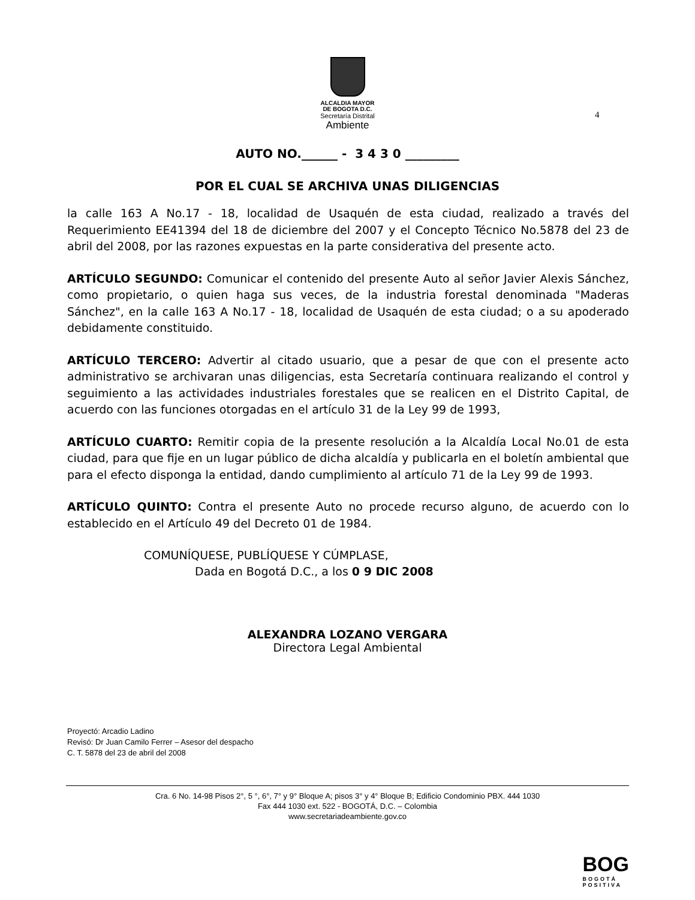ALCALDIA MAYOR
DE BOGOTA D.C.
Secretaría Distrital
Ambiente
4
AUTO NO.______ - 3 4 3 0 _________
POR EL CUAL SE ARCHIVA UNAS DILIGENCIAS
la calle 163 A No.17 - 18, localidad de Usaquén de esta ciudad, realizado a través del Requerimiento EE41394 del 18 de diciembre del 2007 y el Concepto Técnico No.5878 del 23 de abril del 2008, por las razones expuestas en la parte considerativa del presente acto.
ARTÍCULO SEGUNDO: Comunicar el contenido del presente Auto al señor Javier Alexis Sánchez, como propietario, o quien haga sus veces, de la industria forestal denominada "Maderas Sánchez", en la calle 163 A No.17 - 18, localidad de Usaquén de esta ciudad; o a su apoderado debidamente constituido.
ARTÍCULO TERCERO: Advertir al citado usuario, que a pesar de que con el presente acto administrativo se archivaran unas diligencias, esta Secretaría continuara realizando el control y seguimiento a las actividades industriales forestales que se realicen en el Distrito Capital, de acuerdo con las funciones otorgadas en el artículo 31 de la Ley 99 de 1993,
ARTÍCULO CUARTO: Remitir copia de la presente resolución a la Alcaldía Local No.01 de esta ciudad, para que fije en un lugar público de dicha alcaldía y publicarla en el boletín ambiental que para el efecto disponga la entidad, dando cumplimiento al artículo 71 de la Ley 99 de 1993.
ARTÍCULO QUINTO: Contra el presente Auto no procede recurso alguno, de acuerdo con lo establecido en el Artículo 49 del Decreto 01 de 1984.
COMUNÍQUESE, PUBLÍQUESE Y CÚMPLASE,
Dada en Bogotá D.C., a los 0 9 DIC 2008
ALEXANDRA LOZANO VERGARA
Directora Legal Ambiental
Proyectó: Arcadio Ladino
Revisó: Dr Juan Camilo Ferrer – Asesor del despacho
C. T. 5878 del 23 de abril del 2008
Cra. 6 No. 14-98 Pisos 2°, 5 °, 6°, 7° y 9° Bloque A; pisos 3° y 4° Bloque B; Edificio Condominio PBX. 444 1030
Fax 444 1030 ext. 522 - BOGOTÁ, D.C. – Colombia
www.secretariadeambiente.gov.co
BOG
BOGOTÁ
POSITIVA